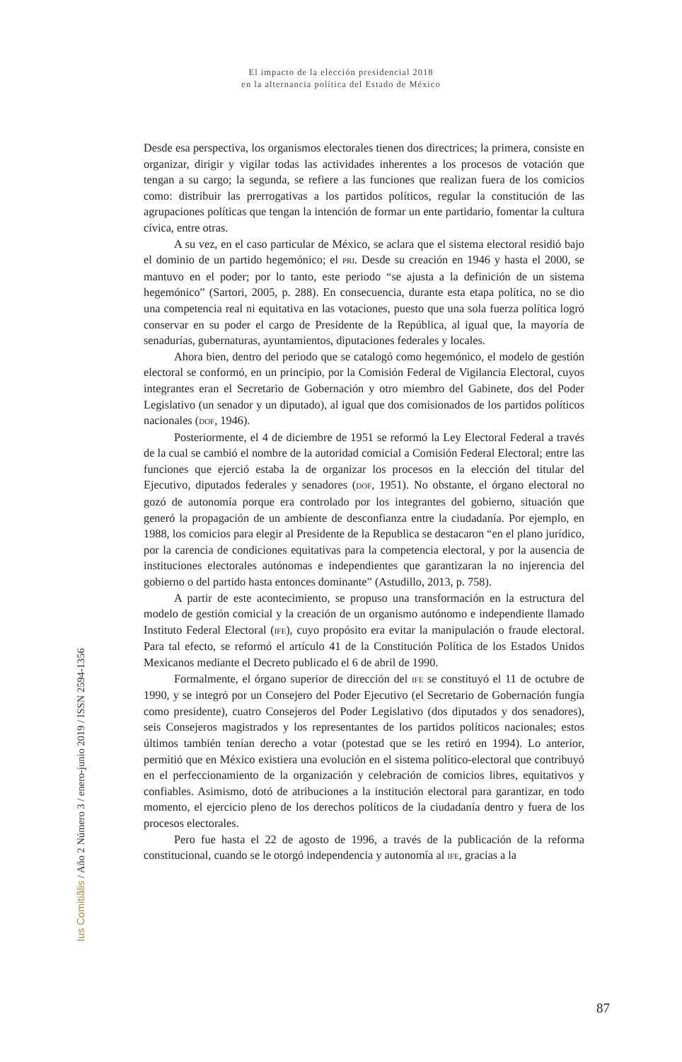El impacto de la elección presidencial 2018
en la alternancia política del Estado de México
Desde esa perspectiva, los organismos electorales tienen dos directrices; la primera, consiste en organizar, dirigir y vigilar todas las actividades inherentes a los procesos de votación que tengan a su cargo; la segunda, se refiere a las funciones que realizan fuera de los comicios como: distribuir las prerrogativas a los partidos políticos, regular la constitución de las agrupaciones políticas que tengan la intención de formar un ente partidario, fomentar la cultura cívica, entre otras.
A su vez, en el caso particular de México, se aclara que el sistema electoral residió bajo el dominio de un partido hegemónico; el PRI. Desde su creación en 1946 y hasta el 2000, se mantuvo en el poder; por lo tanto, este periodo “se ajusta a la definición de un sistema hegemónico” (Sartori, 2005, p. 288). En consecuencia, durante esta etapa política, no se dio una competencia real ni equitativa en las votaciones, puesto que una sola fuerza política logró conservar en su poder el cargo de Presidente de la República, al igual que, la mayoría de senadurías, gubernaturas, ayuntamientos, diputaciones federales y locales.
Ahora bien, dentro del periodo que se catalogó como hegemónico, el modelo de gestión electoral se conformó, en un principio, por la Comisión Federal de Vigilancia Electoral, cuyos integrantes eran el Secretario de Gobernación y otro miembro del Gabinete, dos del Poder Legislativo (un senador y un diputado), al igual que dos comisionados de los partidos políticos nacionales (DOF, 1946).
Posteriormente, el 4 de diciembre de 1951 se reformó la Ley Electoral Federal a través de la cual se cambió el nombre de la autoridad comicial a Comisión Federal Electoral; entre las funciones que ejerció estaba la de organizar los procesos en la elección del titular del Ejecutivo, diputados federales y senadores (DOF, 1951). No obstante, el órgano electoral no gozó de autonomía porque era controlado por los integrantes del gobierno, situación que generó la propagación de un ambiente de desconfianza entre la ciudadanía. Por ejemplo, en 1988, los comicios para elegir al Presidente de la Republica se destacaron “en el plano jurídico, por la carencia de condiciones equitativas para la competencia electoral, y por la ausencia de instituciones electorales autónomas e independientes que garantizaran la no injerencia del gobierno o del partido hasta entonces dominante” (Astudillo, 2013, p. 758).
A partir de este acontecimiento, se propuso una transformación en la estructura del modelo de gestión comicial y la creación de un organismo autónomo e independiente llamado Instituto Federal Electoral (IFE), cuyo propósito era evitar la manipulación o fraude electoral. Para tal efecto, se reformó el artículo 41 de la Constitución Política de los Estados Unidos Mexicanos mediante el Decreto publicado el 6 de abril de 1990.
Formalmente, el órgano superior de dirección del IFE se constituyó el 11 de octubre de 1990, y se integró por un Consejero del Poder Ejecutivo (el Secretario de Gobernación fungía como presidente), cuatro Consejeros del Poder Legislativo (dos diputados y dos senadores), seis Consejeros magistrados y los representantes de los partidos políticos nacionales; estos últimos también tenían derecho a votar (potestad que se les retiró en 1994). Lo anterior, permitió que en México existiera una evolución en el sistema político-electoral que contribuyó en el perfeccionamiento de la organización y celebración de comicios libres, equitativos y confiables. Asimismo, dotó de atribuciones a la institución electoral para garantizar, en todo momento, el ejercicio pleno de los derechos políticos de la ciudadanía dentro y fuera de los procesos electorales.
Pero fue hasta el 22 de agosto de 1996, a través de la publicación de la reforma constitucional, cuando se le otorgó independencia y autonomía al IFE, gracias a la
Ius Comitiãlis / Año 2 Número 3 / enero-junio 2019 / ISSN 2594-1356
87